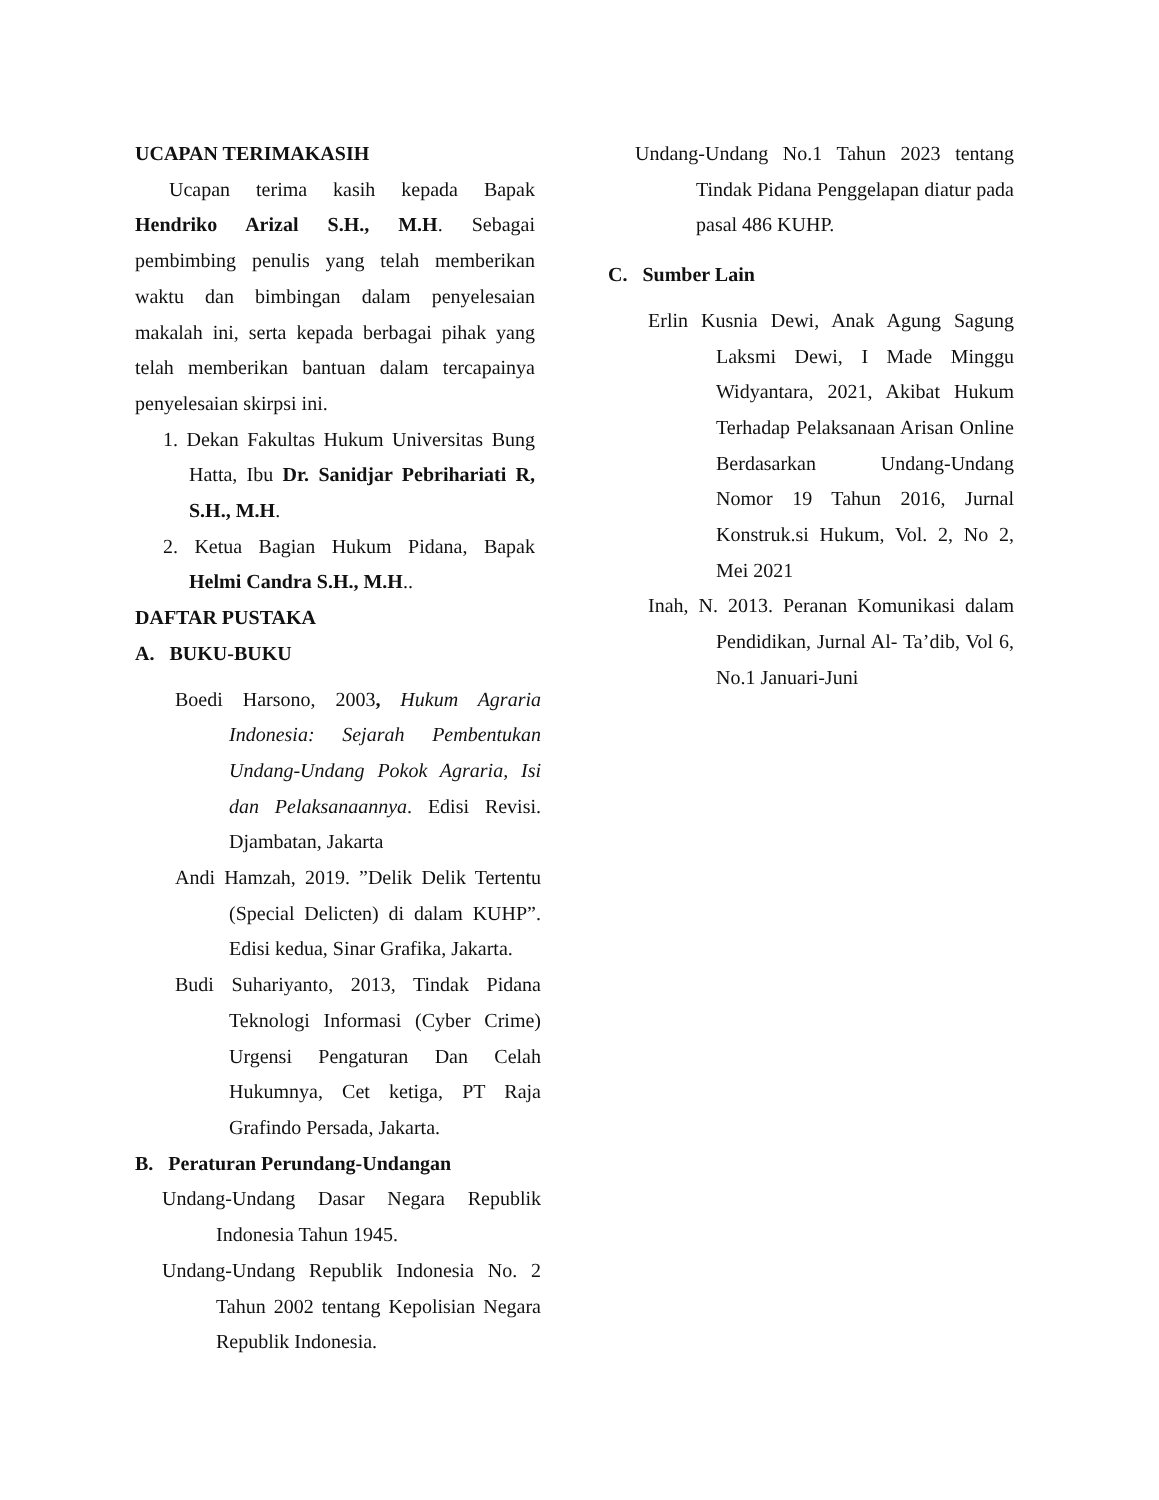UCAPAN TERIMAKASIH
Ucapan terima kasih kepada Bapak Hendriko Arizal S.H., M.H. Sebagai pembimbing penulis yang telah memberikan waktu dan bimbingan dalam penyelesaian makalah ini, serta kepada berbagai pihak yang telah memberikan bantuan dalam tercapainya penyelesaian skirpsi ini.
1. Dekan Fakultas Hukum Universitas Bung Hatta, Ibu Dr. Sanidjar Pebrihariati R, S.H., M.H.
2. Ketua Bagian Hukum Pidana, Bapak Helmi Candra S.H., M.H..
DAFTAR PUSTAKA
A. BUKU-BUKU
Boedi Harsono, 2003, Hukum Agraria Indonesia: Sejarah Pembentukan Undang-Undang Pokok Agraria, Isi dan Pelaksanaannya. Edisi Revisi. Djambatan, Jakarta
Andi Hamzah, 2019. ”Delik Delik Tertentu (Special Delicten) di dalam KUHP”. Edisi kedua, Sinar Grafika, Jakarta.
Budi Suhariyanto, 2013, Tindak Pidana Teknologi Informasi (Cyber Crime) Urgensi Pengaturan Dan Celah Hukumnya, Cet ketiga, PT Raja Grafindo Persada, Jakarta.
B. Peraturan Perundang-Undangan
Undang-Undang Dasar Negara Republik Indonesia Tahun 1945.
Undang-Undang Republik Indonesia No. 2 Tahun 2002 tentang Kepolisian Negara Republik Indonesia.
Undang-Undang No.1 Tahun 2023 tentang Tindak Pidana Penggelapan diatur pada pasal 486 KUHP.
C. Sumber Lain
Erlin Kusnia Dewi, Anak Agung Sagung Laksmi Dewi, I Made Minggu Widyantara, 2021, Akibat Hukum Terhadap Pelaksanaan Arisan Online Berdasarkan Undang-Undang Nomor 19 Tahun 2016, Jurnal Konstruk.si Hukum, Vol. 2, No 2, Mei 2021
Inah, N. 2013. Peranan Komunikasi dalam Pendidikan, Jurnal Al- Ta’dib, Vol 6, No.1 Januari-Juni